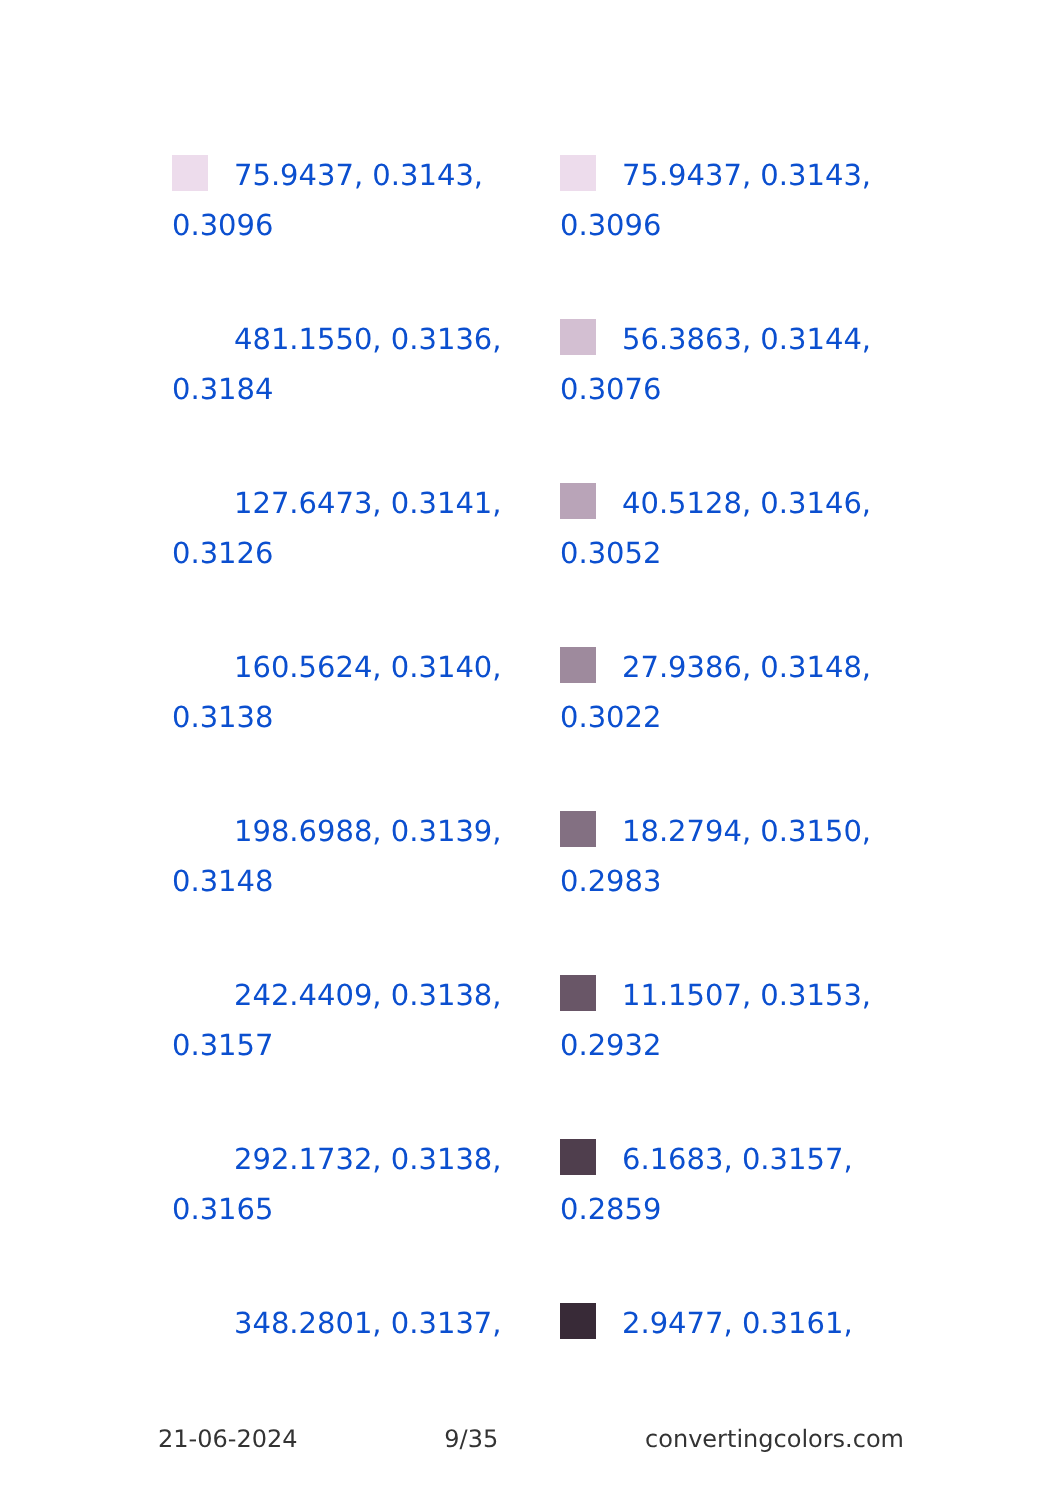75.9437, 0.3143, 0.3096
75.9437, 0.3143, 0.3096
481.1550, 0.3136, 0.3184
56.3863, 0.3144, 0.3076
127.6473, 0.3141, 0.3126
40.5128, 0.3146, 0.3052
160.5624, 0.3140, 0.3138
27.9386, 0.3148, 0.3022
198.6988, 0.3139, 0.3148
18.2794, 0.3150, 0.2983
242.4409, 0.3138, 0.3157
11.1507, 0.3153, 0.2932
292.1732, 0.3138, 0.3165
6.1683, 0.3157, 0.2859
348.2801, 0.3137,
2.9477, 0.3161,
21-06-2024 9/35 convertingcolors.com